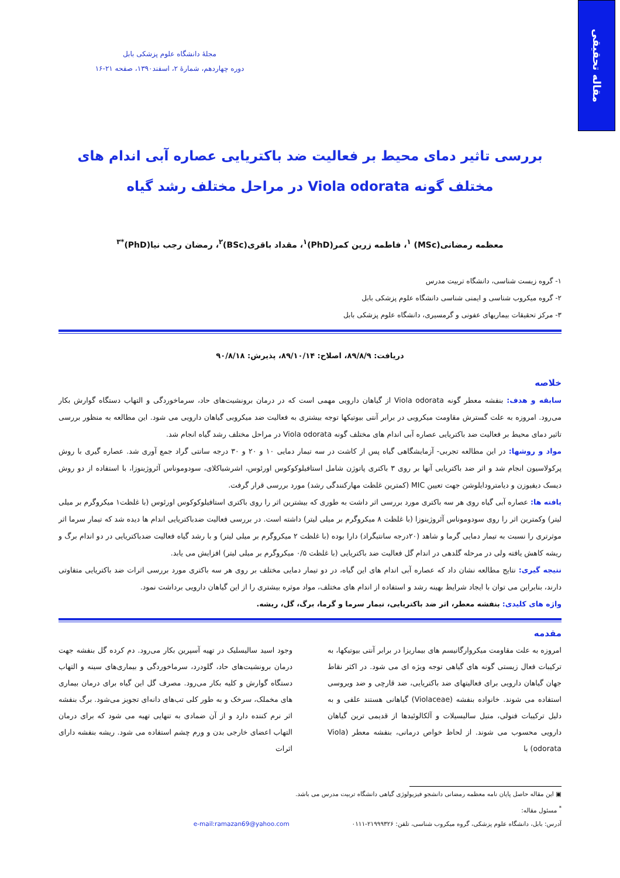مقاله تحقیقی
مجلهٔ دانشگاه علوم پزشکی بابل
دوره چهاردهم، شمارهٔ ۲، اسفند۱۳۹۰، صفحه ۲۱-۱۶
بررسی تاثیر دمای محیط بر فعالیت ضد باکتریایی عصاره آبی اندام های
مختلف گونه Viola odorata در مراحل مختلف رشد گیاه
معظمه رمضانی(MSc) <sup>۱</sup>، فاطمه زرین کمر(PhD)<sup>۱</sup>، مقداد باقری(BSc)<sup>۲</sup>، رمضان رجب نیا(PhD)<sup>*۳</sup>
۱- گروه زیست شناسی، دانشگاه تربیت مدرس
۲- گروه میکروب شناسی و ایمنی شناسی دانشگاه علوم پزشکی بابل
۳- مرکز تحقیقات بیماریهای عفونی و گرمسیری، دانشگاه علوم پزشکی بابل
دریافت: ۸۹/۸/۹، اصلاح: ۸۹/۱۰/۱۴، پذیرش: ۹۰/۸/۱۸
خلاصه
سابقه و هدف: بنفشه معطر گونه Viola odorata از گیاهان دارویی مهمی است که در درمان برونشیت‌های حاد، سرماخوردگی و التهاب دستگاه گوارش بکار می‌رود. امروزه به علت گسترش مقاومت میکروبی در برابر آنتی بیوتیکها توجه بیشتری به فعالیت ضد میکروبی گیاهان دارویی می شود. این مطالعه به منظور بررسی تاثیر دمای محیط بر فعالیت ضد باکتریایی عصاره آبی اندام های مختلف گونه Viola odorata در مراحل مختلف رشد گیاه انجام شد.
مواد و روشها: در این مطالعه تجربی- آزمایشگاهی گیاه پس از کاشت در سه تیمار دمایی ۱۰ و ۲۰ و ۳۰ درجه سانتی گراد جمع آوری شد. عصاره گیری با روش پرکولاسیون انجام شد و اثر ضد باکتریایی آنها بر روی ۳ باکتری پاتوژن شامل استافیلوکوکوس اورئوس، اشرشیاکلای، سودوموناس آئروژینوزا، با استفاده از دو روش دیسک دیفیوزن و دیامترودایلوشن جهت تعیین MIC (کمترین غلظت مهارکنندگی رشد) مورد بررسی قرار گرفت.
یافته ها: عصاره آبی گیاه روی هر سه باکتری مورد بررسی اثر داشت به طوری که بیشترین اثر را روی باکتری استافیلوکوکوس اورئوس (با غلظت۱ میکروگرم بر میلی لیتر) وکمترین اثر را روی سودوموناس آئروژینوزا (با غلظت ۸ میکروگرم بر میلی لیتر) داشته است. در بررسی فعالیت ضدباکتریایی اندام ها دیده شد که تیمار سرما اثر موثرتری را نسبت به تیمار دمایی گرما و شاهد (۲۰درجه سانتیگراد) دارا بوده (با غلظت ۲ میکروگرم بر میلی لیتر) و با رشد گیاه فعالیت ضدباکتریایی در دو اندام برگ و ریشه کاهش یافته ولی در مرحله گلدهی در اندام گل فعالیت ضد باکتریایی (با غلظت ۰/۵ میکروگرم بر میلی لیتر) افزایش می یابد.
نتیجه گیری: نتایج مطالعه نشان داد که عصاره آبی اندام های این گیاه، در دو تیمار دمایی مختلف بر روی هر سه باکتری مورد بررسی اثرات ضد باکتریایی متفاوتی دارند، بنابراین می توان با ایجاد شرایط بهینه رشد و استفاده از اندام های مختلف، مواد موثره بیشتری را از این گیاهان دارویی برداشت نمود.
واژه های کلیدی: بنفشه معطر، اثر ضد باکتریایی، تیمار سرما و گرما، برگ، گل، ریشه.
مقدمه
امروزه به علت مقاومت میکروارگانیسم های بیماریزا در برابر آنتی بیوتیکها، به ترکیبات فعال زیستی گونه های گیاهی توجه ویژه ای می شود. در اکثر نقاط جهان گیاهان دارویی برای فعالیتهای ضد باکتریایی، ضد قارچی و ضد ویروسی استفاده می شوند. خانواده بنفشه (Violaceae) گیاهانی هستند علفی و به دلیل ترکیبات فنولی، متیل سالیسیلات و آلکالوئیدها از قدیمی ترین گیاهان دارویی محسوب می شوند. از لحاظ خواص درمانی، بنفشه معطر (Viola odorata) با
وجود اسید سالیسلیک در تهیه آسپرین بکار می‌رود. دم کرده گل بنفشه جهت درمان برونشیت‌های حاد، گلودرد، سرماخوردگی و بیماری‌های سینه و التهاب دستگاه گوارش و کلیه بکار می‌رود. مصرف گل این گیاه برای درمان بیماری های مخملک، سرخک و به طور کلی تب‌های دانه‌ای تجویز می‌شود. برگ بنفشه اثر نرم کننده دارد و از آن ضمادی به تنهایی تهیه می شود که برای درمان التهاب اعضای خارجی بدن و ورم چشم استفاده می شود. ریشه بنفشه دارای اثرات
▣ این مقاله حاصل پایان نامه معظمه رمضانی دانشجو فیزیولوژی گیاهی دانشگاه تربیت مدرس می باشد.
<sup>*</sup> مسئول مقاله:
آدرس: بابل، دانشگاه علوم پزشکی، گروه میکروب شناسی، تلفن: ۲۱۹۹۹۳۲۶-۰۱۱۱ e-mail:ramazan69@yahoo.com